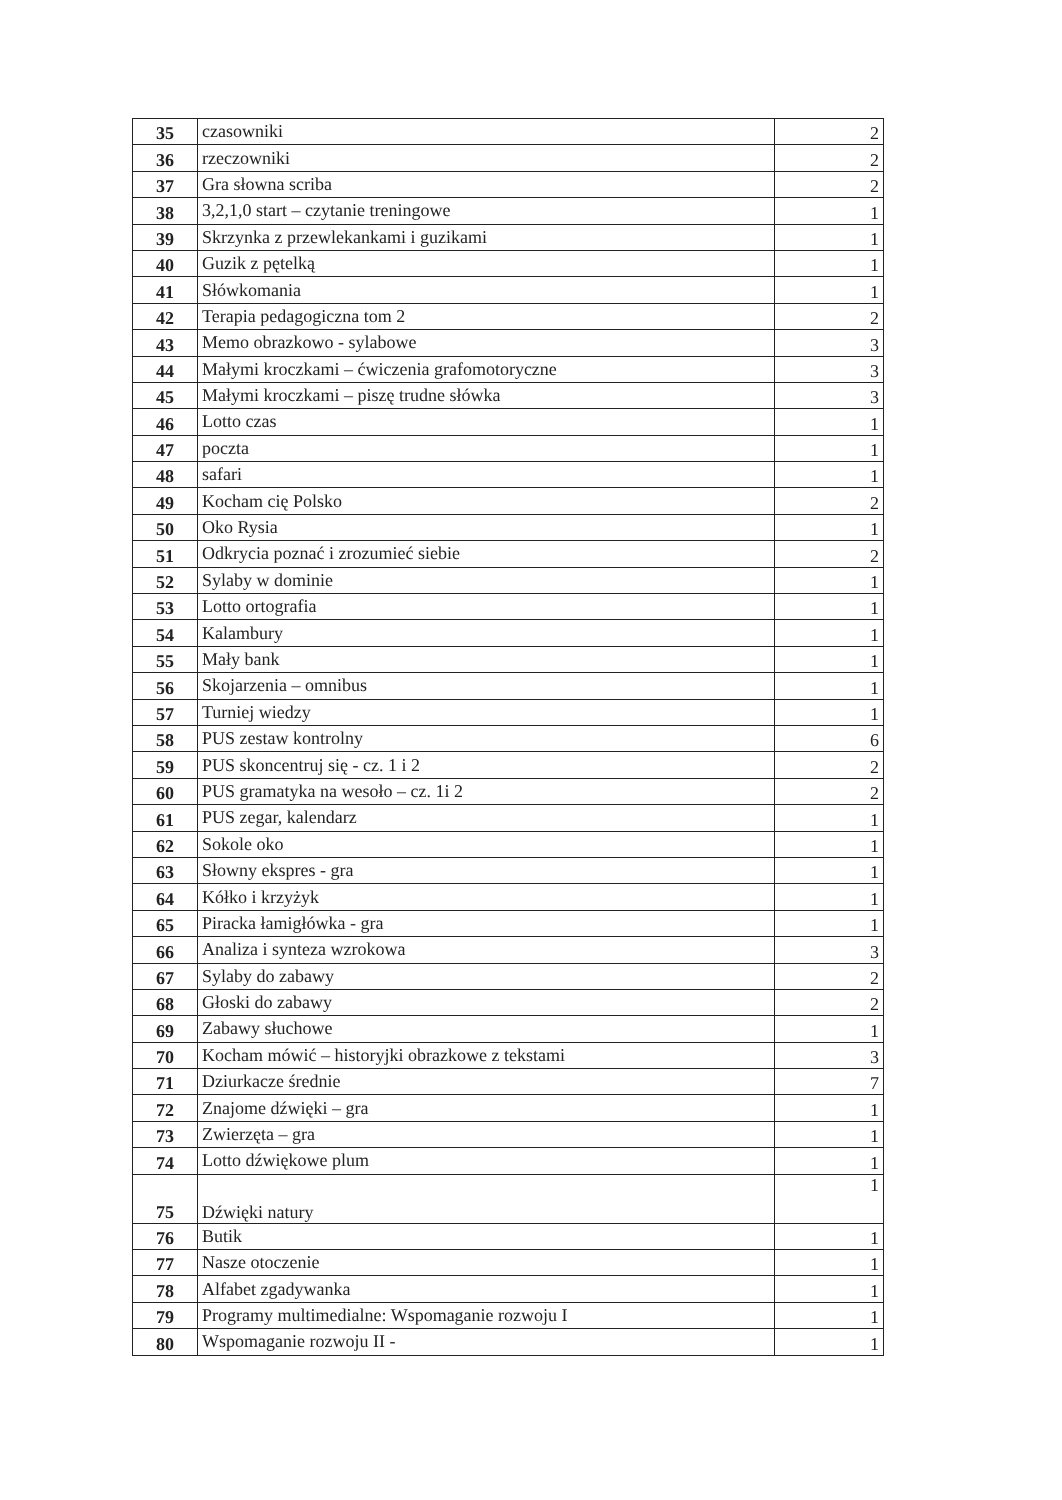| 35 | czasowniki | 2 |
| 36 | rzeczowniki | 2 |
| 37 | Gra słowna scriba | 2 |
| 38 | 3,2,1,0 start – czytanie treningowe | 1 |
| 39 | Skrzynka z przewlekankami i guzikami | 1 |
| 40 | Guzik z pętelką | 1 |
| 41 | Słówkomania | 1 |
| 42 | Terapia pedagogiczna tom 2 | 2 |
| 43 | Memo obrazkowo - sylabowe | 3 |
| 44 | Małymi kroczkami – ćwiczenia grafomotoryczne | 3 |
| 45 | Małymi kroczkami – piszę trudne słówka | 3 |
| 46 | Lotto czas | 1 |
| 47 | poczta | 1 |
| 48 | safari | 1 |
| 49 | Kocham cię Polsko | 2 |
| 50 | Oko Rysia | 1 |
| 51 | Odkrycia poznać i zrozumieć siebie | 2 |
| 52 | Sylaby w dominie | 1 |
| 53 | Lotto ortografia | 1 |
| 54 | Kalambury | 1 |
| 55 | Mały bank | 1 |
| 56 | Skojarzenia – omnibus | 1 |
| 57 | Turniej wiedzy | 1 |
| 58 | PUS zestaw kontrolny | 6 |
| 59 | PUS skoncentruj się - cz. 1 i 2 | 2 |
| 60 | PUS gramatyka na wesoło – cz. 1i 2 | 2 |
| 61 | PUS zegar, kalendarz | 1 |
| 62 | Sokole oko | 1 |
| 63 | Słowny ekspres - gra | 1 |
| 64 | Kółko i krzyżyk | 1 |
| 65 | Piracka łamigłówka - gra | 1 |
| 66 | Analiza i synteza wzrokowa | 3 |
| 67 | Sylaby do zabawy | 2 |
| 68 | Głoski do zabawy | 2 |
| 69 | Zabawy słuchowe | 1 |
| 70 | Kocham mówić – historyjki obrazkowe z tekstami | 3 |
| 71 | Dziurkacze średnie | 7 |
| 72 | Znajome dźwięki – gra | 1 |
| 73 | Zwierzęta – gra | 1 |
| 74 | Lotto dźwiękowe plum | 1 |
| 75 | Dźwięki natury | 1 |
| 76 | Butik | 1 |
| 77 | Nasze otoczenie | 1 |
| 78 | Alfabet zgadywanka | 1 |
| 79 | Programy multimedialne: Wspomaganie rozwoju I | 1 |
| 80 | Wspomaganie rozwoju II - | 1 |